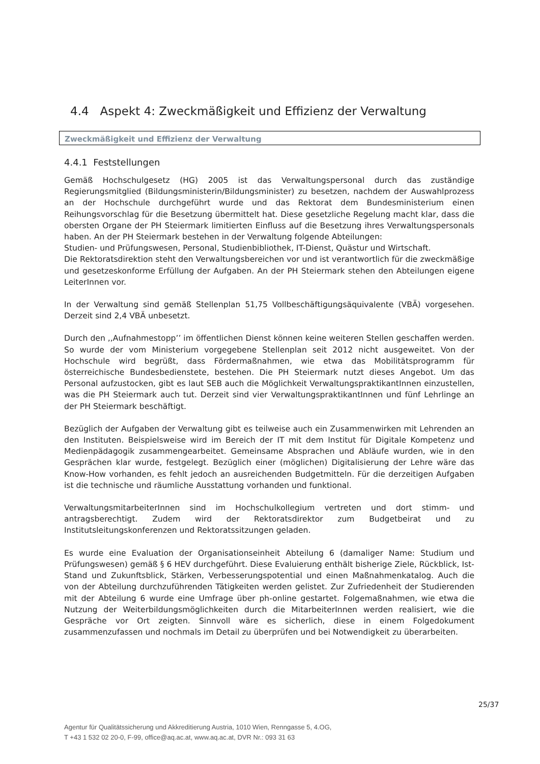4.4 Aspekt 4: Zweckmäßigkeit und Effizienz der Verwaltung
Zweckmäßigkeit und Effizienz der Verwaltung
4.4.1 Feststellungen
Gemäß Hochschulgesetz (HG) 2005 ist das Verwaltungspersonal durch das zuständige Regierungsmitglied (Bildungsministerin/Bildungsminister) zu besetzen, nachdem der Auswahlprozess an der Hochschule durchgeführt wurde und das Rektorat dem Bundesministerium einen Reihungsvorschlag für die Besetzung übermittelt hat. Diese gesetzliche Regelung macht klar, dass die obersten Organe der PH Steiermark limitierten Einfluss auf die Besetzung ihres Verwaltungspersonals haben. An der PH Steiermark bestehen in der Verwaltung folgende Abteilungen:
Studien- und Prüfungswesen, Personal, Studienbibliothek, IT-Dienst, Quästur und Wirtschaft.
Die Rektoratsdirektion steht den Verwaltungsbereichen vor und ist verantwortlich für die zweckmäßige und gesetzeskonforme Erfüllung der Aufgaben. An der PH Steiermark stehen den Abteilungen eigene LeiterInnen vor.
In der Verwaltung sind gemäß Stellenplan 51,75 Vollbeschäftigungsäquivalente (VBÄ) vorgesehen. Derzeit sind 2,4 VBÄ unbesetzt.
Durch den ,,Aufnahmestopp’’ im öffentlichen Dienst können keine weiteren Stellen geschaffen werden. So wurde der vom Ministerium vorgegebene Stellenplan seit 2012 nicht ausgeweitet. Von der Hochschule wird begrüßt, dass Fördermaßnahmen, wie etwa das Mobilitätsprogramm für österreichische Bundesbedienstete, bestehen. Die PH Steiermark nutzt dieses Angebot. Um das Personal aufzustocken, gibt es laut SEB auch die Möglichkeit VerwaltungspraktikantInnen einzustellen, was die PH Steiermark auch tut. Derzeit sind vier VerwaltungspraktikantInnen und fünf Lehrlinge an der PH Steiermark beschäftigt.
Bezüglich der Aufgaben der Verwaltung gibt es teilweise auch ein Zusammenwirken mit Lehrenden an den Instituten. Beispielsweise wird im Bereich der IT mit dem Institut für Digitale Kompetenz und Medienpädagogik zusammengearbeitet. Gemeinsame Absprachen und Abläufe wurden, wie in den Gesprächen klar wurde, festgelegt. Bezüglich einer (möglichen) Digitalisierung der Lehre wäre das Know-How vorhanden, es fehlt jedoch an ausreichenden Budgetmitteln. Für die derzeitigen Aufgaben ist die technische und räumliche Ausstattung vorhanden und funktional.
VerwaltungsmitarbeiterInnen sind im Hochschulkollegium vertreten und dort stimm- und antragsberechtigt. Zudem wird der Rektoratsdirektor zum Budgetbeirat und zu Institutsleitungskonferenzen und Rektoratssitzungen geladen.
Es wurde eine Evaluation der Organisationseinheit Abteilung 6 (damaliger Name: Studium und Prüfungswesen) gemäß § 6 HEV durchgeführt. Diese Evaluierung enthält bisherige Ziele, Rückblick, Ist-Stand und Zukunftsblick, Stärken, Verbesserungspotential und einen Maßnahmenkatalog. Auch die von der Abteilung durchzuführenden Tätigkeiten werden gelistet. Zur Zufriedenheit der Studierenden mit der Abteilung 6 wurde eine Umfrage über ph-online gestartet. Folgemaßnahmen, wie etwa die Nutzung der Weiterbildungsmöglichkeiten durch die MitarbeiterInnen werden realisiert, wie die Gespräche vor Ort zeigten. Sinnvoll wäre es sicherlich, diese in einem Folgedokument zusammenzufassen und nochmals im Detail zu überprüfen und bei Notwendigkeit zu überarbeiten.
25/37
Agentur für Qualitätssicherung und Akkreditierung Austria, 1010 Wien, Renngasse 5, 4.OG,
T +43 1 532 02 20-0, F-99, office@aq.ac.at, www.aq.ac.at, DVR Nr.: 093 31 63